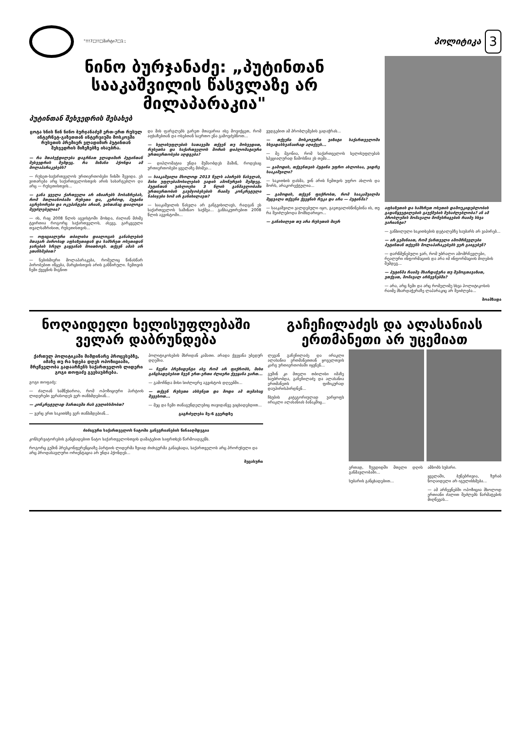"!!!7□!!□მარტი7□1:;
პოლიტიკა
3
ნინო ბურჯანაძე: „პუტინთან სააკაშვილის წასვლაზე არ მილაპარაკია"
პუტინთან შეხვედრის შესახებ
ცოტა ხნის წინ ნინო ბურჯანაძემ ერთ-ერთ რუსულ ინტერნეტ-გაზეთთან ინტერვიუში მოსკოვში რუსეთის პრემიერ ვლადიმირ პუტინთან შეხვედრის მიზეზებზე ისაუბრა.
— რა შთაბეჭდილება დაგრჩათ ვლადიმირ პუტინთან შეხვედრის შემდეგ. რა მიზანი ჰქონდა ამ მოლაპარაკებებს?
— რუსეთ-საქართველოს ურთიერთობები ჩიხში შევიდა. ეს ვითარება არც საქართველოსთვის არის სასარგებლო და არც — რუსეთისთვის...
— განა ყველა ქართველი არ იზიარებს მოსაზრებას, რომ მთლიანობაში რუსეთი და, კერძოდ, პუტინი აგრესორები და ოკუპანტები არიან, ვისთანაც დიალოგი შეუძლებელია?
— ის, რაც 2008 წლის აგვისტოში მოხდა, ძალიან მძიმე ტვირთია როგორც საქართველოს, ასევე, გარკვეული თვალსაზრისით, რუსეთისთვის...
— ოფიციალური თბილისი დიალოგის განახლების მთავარ პირობად აფხაზეთიდან და სამხრეთ ოსეთიდან ჯარების სრულ გაყვანას მოითხოვს. თქვენ ამას არ ეთანხმებით?
— ნებისმიერი მოლაპარაკება, რომელიც წინასწარ პირობებით იწყება, მარცხისთვის არის განწირული. ჩემთვის ჩემი ქვეყნის შიგნით
და მის ფარგლებს გარეთ მთავარია ისე მოვიქცეთ, რომ აფხაზებთან და ოსებთან საერთო ენა გამოვძებნოთ...
— ხელისუფლების სათავეში თქვენ თუ მოხვედით, რუსეთსა და საქართველოს შორის დიპლომატიური ურთიერთობები აღდგება?
— დიპლომატია უნდა მუშაობდეს მაშინ, როდესაც ურთიერთობები ყველაზე მძიმეა...
— სააკაშვილი მხოლოდ 2013 წელს აპირებს წასვლას, მისი უფლებამოსილების ვადის ამოწურვის შემდეგ. პუტინთან უახლოესი 3 წლის განმავლობაში ურთიერთობის გაუმჯობესების რაიმე კონკრეტული ნაბიჯები ხომ არ განიხილავთ?
— სააკაშვილის წასვლა არ განგვიხილავს, რადგან ეს საქართველოს საშინაო საქმეა... განსაკუთრებით 2008 წლის აგვისტოში...
ვუდგებით ამ პრობლემების გადაჭრას...
— თქვენი მოსკოვური ვიზიტი საქართველოში სხვადასხვანაირად აღიქვეს...
— მე მგონია, რომ საქართველოს ხელისუფლებას სპეციალურად წამოსწია ეს თემა...
— გამოდის, თქვენთვის პუტინი უფრო ახლოსაა, ვიდრე სააკაშვილი?
— საკითხის დასმა, ვინ არის ჩემთვის უფრო ახლოს და შორს, არაკორექტულია...
— გამოდის, თქვენ ფიქრობთ, რომ სააკაშვილმა შეცვალა თქვენი ქვეყნის რუკა და არა — პუტინმა?
— სააკაშვილი ვალდებული იყო, გაეთვალისწინებინა ის, თუ რა შეიძლებოდა მომხდარიყო...
— განიხილეთ თუ არა რუსეთის მიერ
აფხაზეთის და სამხრეთ ოსეთის დამოუკიდებლობის გადაწყვეტილების გაუქმების შესაძლებლობა? ან ამ პრობლემის მომავალი მოწესრიგების რაიმე სხვა ვარიანტი?
— განხილული საკითხების დეტალებზე საუბარს არ ვაპირებ...
— არ გეშინიათ, რომ ქართველი ამომრჩევლები პუტინთან თქვენს მოლაპარაკებებს ვერ გაიგებენ?
— დარწმუნებული ვარ, რომ უბრალო ამომრჩევლები, რეალური ინფორმაციის და არა იმ ინფორმაციის მიღების შემდეგ...
— პუტინმა რაიმე მხარდაჭერა თუ შემოგთავაზათ, ვთქვათ, მომავალ არჩევნებში?
— არა, არც ჩემი და არც რომელიმე სხვა პოლიტიკოსის რაიმე მხარდაჭერაზე ლაპარაკიც არ შეიძლება...
მოამზადა
ნოღაიდელი ხელისუფლებაში ველარ დაბრუნდება
ქართულ პოლიტიკაში მიმდინარე პროცესებზე, იმაზე თუ რა ხდება დღეს ოპოზიციაში, მრეწველობა გადაარჩენს საქართველოს ლიდერი გოგი თოფაძე გვესაუბრება.
გოგი თოფაძე:
— ძალიან სამწუხაროა, რომ ოპოზიციური პარტიის ლიდერები ვერასოდეს ვერ თანხმდებიან...
— კონკრეტულად მართავში რას გულისხმობთ?
— ვერც ერთ საკითხზე ვერ თანხმდებიან...
პოლიტიკოსების მხრიდან კამათი. არადა ქვეყანა უბედურ დღეშია.
— ჩვენი პრეზიდენტი ასე რომ არ ფიქრობს, მისი განცხადებებით ჩვენ ერთ-ერთი ძლიერი ქვეყანა ვართ...
— გამოჩნდა მისი სიძლიერე აგვისტოს დღეებში...
— თქვენ რუსეთი ახსენეთ და მოდი ამ თემასაც შევეხოთ...
— მეც და ჩემი თანაგუნდელებიც თავიდანვე ვაცხადებდით...
გაგრძელება მე-6 გვერდზე
ძიძიგური საქართველოს ნატოში განევრიანების წინააღმდეგია
კონსერვატორების განცხადებით ნატო საქართველოსთვის დამატებით საფრთხეს წარმოადგენს.
როგორც გუშინ პრესკონფერენციაზე პარტიის ლიდერმა ზვიად ძიძიგურმა განაცხადა, საქართველოს არც პრორუსული და არც პროდასავლური ორიენტაცია არ უნდა ჰქონდეს...
მეცახური
გაჩეჩილაძეს და ალასანიას ერთმანეთი არ უცემიათ
ლევან გაჩეჩილაძე და ირაკლი ალასანია ერთმანეთთან ყოველთვის კარგ ურთიერთობაში იყვნენ...
გუშინ კი მთელი თბილისი იმაზე საუბრობდა, გაჩეჩილაძე და ალასანია ერთმანეთს ფიზიკურად დაუპირისპირდნენ...
ჩხუბის კატეგორიულად უარყოფს ირაკლი ალასანიას ბანაკშიც...
ერთად, ზუგდიდში მთელი დღის განმავლობაში...
სუბარის განცხადებით...
ამბობს სუბარი.
ყველაში, ბუნებრივია, ზურაბ ნოღაიდელი არ იგულისხმება...
— ამ არჩევნებში ოპოზიცია მხოლოდ ერთიანი ძალით შეძლებს წარმატების მიღწევას...